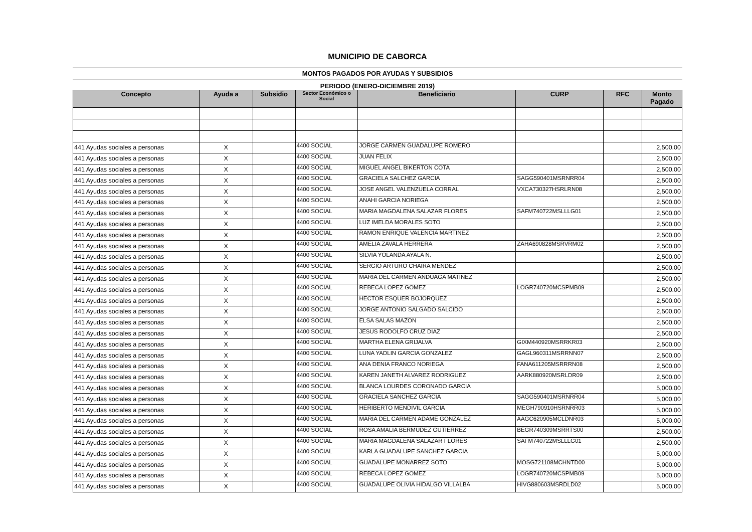MUNICIPIO DE CABORCA
MONTOS PAGADOS POR AYUDAS Y SUBSIDIOS
PERIODO (ENERO-DICIEMBRE 2019)
| Concepto | Ayuda a | Subsidio | Sector Económico o Social | Beneficiario | CURP | RFC | Monto Pagado |
| --- | --- | --- | --- | --- | --- | --- | --- |
| 441 Ayudas sociales a personas | X | | 4400 SOCIAL | JORGE CARMEN GUADALUPE ROMERO | | | 2,500.00 |
| 441 Ayudas sociales a personas | X | | 4400 SOCIAL | JUAN FELIX | | | 2,500.00 |
| 441 Ayudas sociales a personas | X | | 4400 SOCIAL | MIGUEL ANGEL BIKERTON COTA | | | 2,500.00 |
| 441 Ayudas sociales a personas | X | | 4400 SOCIAL | GRACIELA SALCHEZ GARCIA | SAGG590401MSRNRR04 | | 2,500.00 |
| 441 Ayudas sociales a personas | X | | 4400 SOCIAL | JOSE ANGEL VALENZUELA CORRAL | VXCA730327HSRLRN08 | | 2,500.00 |
| 441 Ayudas sociales a personas | X | | 4400 SOCIAL | ANAHI GARCIA NORIEGA | | | 2,500.00 |
| 441 Ayudas sociales a personas | X | | 4400 SOCIAL | MARIA MAGDALENA SALAZAR FLORES | SAFM740722MSLLLG01 | | 2,500.00 |
| 441 Ayudas sociales a personas | X | | 4400 SOCIAL | LUZ IMELDA MORALES SOTO | | | 2,500.00 |
| 441 Ayudas sociales a personas | X | | 4400 SOCIAL | RAMON ENRIQUE VALENCIA MARTINEZ | | | 2,500.00 |
| 441 Ayudas sociales a personas | X | | 4400 SOCIAL | AMELIA ZAVALA HERRERA | ZAHA690828MSRVRM02 | | 2,500.00 |
| 441 Ayudas sociales a personas | X | | 4400 SOCIAL | SILVIA YOLANDA AYALA N. | | | 2,500.00 |
| 441 Ayudas sociales a personas | X | | 4400 SOCIAL | SERGIO ARTURO CHAIRA MENDEZ | | | 2,500.00 |
| 441 Ayudas sociales a personas | X | | 4400 SOCIAL | MARIA DEL CARMEN ANDUAGA MATINEZ | | | 2,500.00 |
| 441 Ayudas sociales a personas | X | | 4400 SOCIAL | REBECA LOPEZ GOMEZ | LOGR740720MCSPMB09 | | 2,500.00 |
| 441 Ayudas sociales a personas | X | | 4400 SOCIAL | HECTOR ESQUER BOJORQUEZ | | | 2,500.00 |
| 441 Ayudas sociales a personas | X | | 4400 SOCIAL | JORGE ANTONIO SALGADO SALCIDO | | | 2,500.00 |
| 441 Ayudas sociales a personas | X | | 4400 SOCIAL | ELSA SALAS MAZON | | | 2,500.00 |
| 441 Ayudas sociales a personas | X | | 4400 SOCIAL | JESUS RODOLFO CRUZ DIAZ | | | 2,500.00 |
| 441 Ayudas sociales a personas | X | | 4400 SOCIAL | MARTHA ELENA GRIJALVA | GIXM440920MSRRKR03 | | 2,500.00 |
| 441 Ayudas sociales a personas | X | | 4400 SOCIAL | LUNA YADLIN GARCIA GONZALEZ | GAGL960311MSRRNN07 | | 2,500.00 |
| 441 Ayudas sociales a personas | X | | 4400 SOCIAL | ANA DENIA FRANCO NORIEGA | FANA611205MSRRRN08 | | 2,500.00 |
| 441 Ayudas sociales a personas | X | | 4400 SOCIAL | KAREN JANETH ALVAREZ RODRIGUEZ | AARK880920MSRLDR09 | | 2,500.00 |
| 441 Ayudas sociales a personas | X | | 4400 SOCIAL | BLANCA LOURDES CORONADO GARCIA | | | 5,000.00 |
| 441 Ayudas sociales a personas | X | | 4400 SOCIAL | GRACIELA SANCHEZ GARCIA | SAGG590401MSRNRR04 | | 5,000.00 |
| 441 Ayudas sociales a personas | X | | 4400 SOCIAL | HERIBERTO MENDIVIL GARCIA | MEGH790910HSRNRR03 | | 5,000.00 |
| 441 Ayudas sociales a personas | X | | 4400 SOCIAL | MARIA DEL CARMEN ADAME GONZALEZ | AAGC620905MCLDNR03 | | 5,000.00 |
| 441 Ayudas sociales a personas | X | | 4400 SOCIAL | ROSA AMALIA BERMUDEZ GUTIERREZ | BEGR740309MSRRTS00 | | 2,500.00 |
| 441 Ayudas sociales a personas | X | | 4400 SOCIAL | MARIA MAGDALENA SALAZAR FLORES | SAFM740722MSLLLG01 | | 2,500.00 |
| 441 Ayudas sociales a personas | X | | 4400 SOCIAL | KARLA GUADALUPE SANCHEZ GARCIA | | | 5,000.00 |
| 441 Ayudas sociales a personas | X | | 4400 SOCIAL | GUADALUPE MONARREZ SOTO | MOSG721108MCHNTD00 | | 5,000.00 |
| 441 Ayudas sociales a personas | X | | 4400 SOCIAL | REBECA LOPEZ GOMEZ | LOGR740720MCSPMB09 | | 5,000.00 |
| 441 Ayudas sociales a personas | X | | 4400 SOCIAL | GUADALUPE OLIVIA HIDALGO VILLALBA | HIVG880603MSRDLD02 | | 5,000.00 |